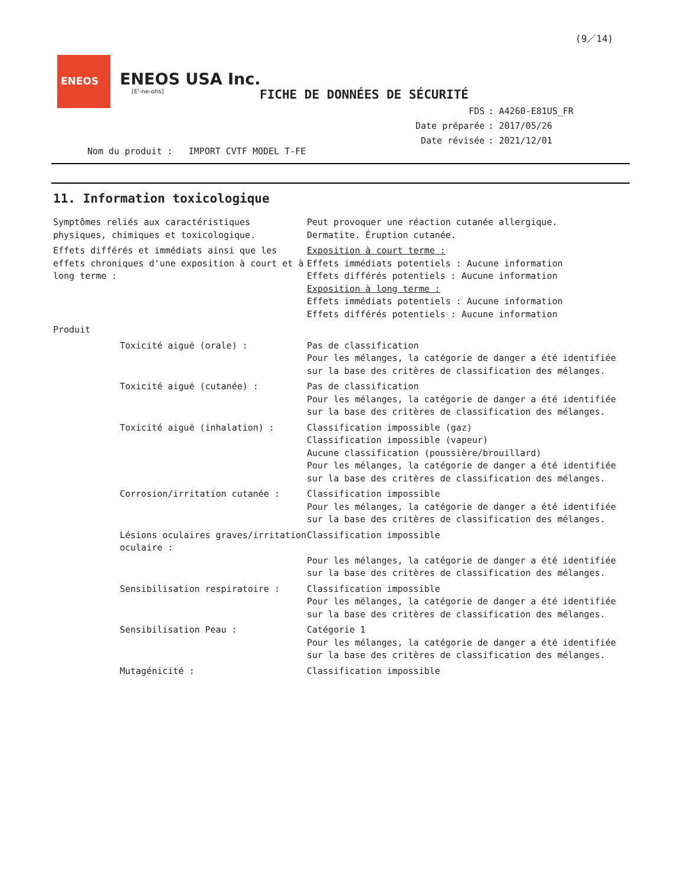(9／14)
ENEOS
ENEOS USA Inc.
[E'-ne-ohs]
FICHE DE DONNÉES DE SÉCURITÉ
| FDS | : A4260-E81US_FR |
| Date préparée | : 2017/05/26 |
| Date révisée | : 2021/12/01 |
Nom du produit : IMPORT CVTF MODEL T-FE
11. Information toxicologique
Symptômes reliés aux caractéristiques physiques, chimiques et toxicologique.
Peut provoquer une réaction cutanée allergique.
Dermatite. Éruption cutanée.
Effets différés et immédiats ainsi que les effets chroniques d'une exposition à court et à long terme :
Exposition à court terme :
Effets immédiats potentiels : Aucune information
Effets différés potentiels : Aucune information
Exposition à long terme :
Effets immédiats potentiels : Aucune information
Effets différés potentiels : Aucune information
Produit
Toxicité aiguë (orale) : Pas de classification
Pour les mélanges, la catégorie de danger a été identifiée sur la base des critères de classification des mélanges.
Toxicité aiguë (cutanée) : Pas de classification
Pour les mélanges, la catégorie de danger a été identifiée sur la base des critères de classification des mélanges.
Toxicité aiguë (inhalation) : Classification impossible (gaz)
Classification impossible (vapeur)
Aucune classification (poussière/brouillard)
Pour les mélanges, la catégorie de danger a été identifiée sur la base des critères de classification des mélanges.
Corrosion/irritation cutanée : Classification impossible
Pour les mélanges, la catégorie de danger a été identifiée sur la base des critères de classification des mélanges.
Lésions oculaires graves/irritation oculaire :
Classification impossible
Pour les mélanges, la catégorie de danger a été identifiée sur la base des critères de classification des mélanges.
Sensibilisation respiratoire : Classification impossible
Pour les mélanges, la catégorie de danger a été identifiée sur la base des critères de classification des mélanges.
Sensibilisation Peau : Catégorie 1
Pour les mélanges, la catégorie de danger a été identifiée sur la base des critères de classification des mélanges.
Mutagénicité : Classification impossible